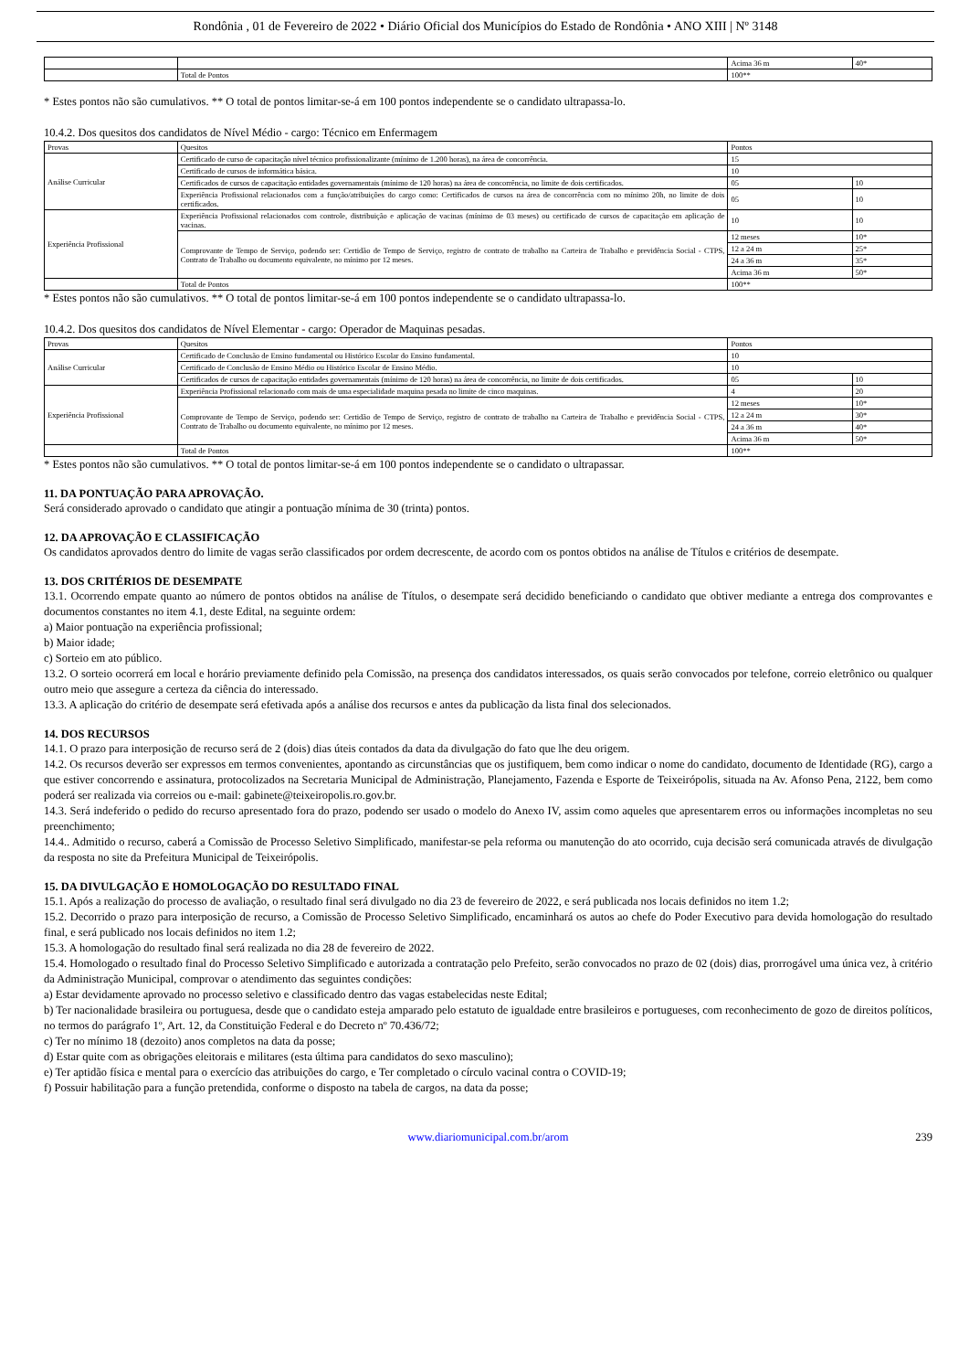Rondônia , 01 de Fevereiro de 2022 • Diário Oficial dos Municípios do Estado de Rondônia • ANO XIII | Nº 3148
| | | Acima 36 m | 40* |
| | Total de Pontos | 100** | |
* Estes pontos não são cumulativos. ** O total de pontos limitar-se-á em 100 pontos independente se o candidato ultrapassa-lo.
10.4.2. Dos quesitos dos candidatos de Nível Médio - cargo: Técnico em Enfermagem
| Provas | Quesitos | Pontos | |
| Análise Curricular | Certificado de curso de capacitação nível técnico profissionalizante (mínimo de 1.200 horas), na área de concorrência. | 15 | |
| | Certificado de cursos de informática básica. | 10 | |
| | Certificados de cursos de capacitação entidades governamentais (mínimo de 120 horas) na área de concorrência, no limite de dois certificados. | 05 | 10 |
| | Experiência Profissional relacionados com a função/atribuições do cargo como: Certificados de cursos na área de concorrência com no mínimo 20h, no limite de dois certificados. | 05 | 10 |
| Experiência Profissional | Experiência Profissional relacionados com controle, distribuição e aplicação de vacinas (mínimo de 03 meses) ou certificado de cursos de capacitação em aplicação de vacinas. | 10 | 10 |
| | Comprovante de Tempo de Serviço, podendo ser: Certidão de Tempo de Serviço, registro de contrato de trabalho na Carteira de Trabalho e previdência Social - CTPS, Contrato de Trabalho ou documento equivalente, no mínimo por 12 meses. | 12 meses | 10* |
| | | 12 a 24 m | 25* |
| | | 24 a 36 m | 35* |
| | | Acima 36 m | 50* |
| | Total de Pontos | 100** | |
* Estes pontos não são cumulativos. ** O total de pontos limitar-se-á em 100 pontos independente se o candidato ultrapassa-lo.
10.4.2. Dos quesitos dos candidatos de Nível Elementar - cargo: Operador de Maquinas pesadas.
| Provas | Quesitos | Pontos | |
| Análise Curricular | Certificado de Conclusão de Ensino fundamental ou Histórico Escolar do Ensino fundamental. | 10 | |
| | Certificado de Conclusão de Ensino Médio ou Histórico Escolar de Ensino Médio. | 10 | |
| | Certificados de cursos de capacitação entidades governamentais (mínimo de 120 horas) na área de concorrência, no limite de dois certificados. | 05 | 10 |
| Experiência Profissional | Experiência Profissional relacionado com mais de uma especialidade maquina pesada no limite de cinco maquinas. | 4 | 20 |
| | Comprovante de Tempo de Serviço, podendo ser: Certidão de Tempo de Serviço, registro de contrato de trabalho na Carteira de Trabalho e previdência Social - CTPS, Contrato de Trabalho ou documento equivalente, no mínimo por 12 meses. | 12 meses | 10* |
| | | 12 a 24 m | 30* |
| | | 24 a 36 m | 40* |
| | | Acima 36 m | 50* |
| | Total de Pontos | 100** | |
* Estes pontos não são cumulativos. ** O total de pontos limitar-se-á em 100 pontos independente se o candidato o ultrapassar.
11. DA PONTUAÇÃO PARA APROVAÇÃO.
Será considerado aprovado o candidato que atingir a pontuação mínima de 30 (trinta) pontos.
12. DA APROVAÇÃO E CLASSIFICAÇÃO
Os candidatos aprovados dentro do limite de vagas serão classificados por ordem decrescente, de acordo com os pontos obtidos na análise de Títulos e critérios de desempate.
13. DOS CRITÉRIOS DE DESEMPATE
13.1. Ocorrendo empate quanto ao número de pontos obtidos na análise de Títulos, o desempate será decidido beneficiando o candidato que obtiver mediante a entrega dos comprovantes e documentos constantes no item 4.1, deste Edital, na seguinte ordem:
a) Maior pontuação na experiência profissional;
b) Maior idade;
c) Sorteio em ato público.
13.2. O sorteio ocorrerá em local e horário previamente definido pela Comissão, na presença dos candidatos interessados, os quais serão convocados por telefone, correio eletrônico ou qualquer outro meio que assegure a certeza da ciência do interessado.
13.3. A aplicação do critério de desempate será efetivada após a análise dos recursos e antes da publicação da lista final dos selecionados.
14. DOS RECURSOS
14.1. O prazo para interposição de recurso será de 2 (dois) dias úteis contados da data da divulgação do fato que lhe deu origem.
14.2. Os recursos deverão ser expressos em termos convenientes, apontando as circunstâncias que os justifiquem, bem como indicar o nome do candidato, documento de Identidade (RG), cargo a que estiver concorrendo e assinatura, protocolizados na Secretaria Municipal de Administração, Planejamento, Fazenda e Esporte de Teixeirópolis, situada na Av. Afonso Pena, 2122, bem como poderá ser realizada via correios ou e-mail: gabinete@teixeiropolis.ro.gov.br.
14.3. Será indeferido o pedido do recurso apresentado fora do prazo, podendo ser usado o modelo do Anexo IV, assim como aqueles que apresentarem erros ou informações incompletas no seu preenchimento;
14.4.. Admitido o recurso, caberá a Comissão de Processo Seletivo Simplificado, manifestar-se pela reforma ou manutenção do ato ocorrido, cuja decisão será comunicada através de divulgação da resposta no site da Prefeitura Municipal de Teixeirópolis.
15. DA DIVULGAÇÃO E HOMOLOGAÇÃO DO RESULTADO FINAL
15.1. Após a realização do processo de avaliação, o resultado final será divulgado no dia 23 de fevereiro de 2022, e será publicada nos locais definidos no item 1.2;
15.2. Decorrido o prazo para interposição de recurso, a Comissão de Processo Seletivo Simplificado, encaminhará os autos ao chefe do Poder Executivo para devida homologação do resultado final, e será publicado nos locais definidos no item 1.2;
15.3. A homologação do resultado final será realizada no dia 28 de fevereiro de 2022.
15.4. Homologado o resultado final do Processo Seletivo Simplificado e autorizada a contratação pelo Prefeito, serão convocados no prazo de 02 (dois) dias, prorrogável uma única vez, à critério da Administração Municipal, comprovar o atendimento das seguintes condições:
a) Estar devidamente aprovado no processo seletivo e classificado dentro das vagas estabelecidas neste Edital;
b) Ter nacionalidade brasileira ou portuguesa, desde que o candidato esteja amparado pelo estatuto de igualdade entre brasileiros e portugueses, com reconhecimento de gozo de direitos políticos, no termos do parágrafo 1º, Art. 12, da Constituição Federal e do Decreto nº 70.436/72;
c) Ter no mínimo 18 (dezoito) anos completos na data da posse;
d) Estar quite com as obrigações eleitorais e militares (esta última para candidatos do sexo masculino);
e) Ter aptidão física e mental para o exercício das atribuições do cargo, e Ter completado o círculo vacinal contra o COVID-19;
f) Possuir habilitação para a função pretendida, conforme o disposto na tabela de cargos, na data da posse;
www.diariomunicipal.com.br/arom 239